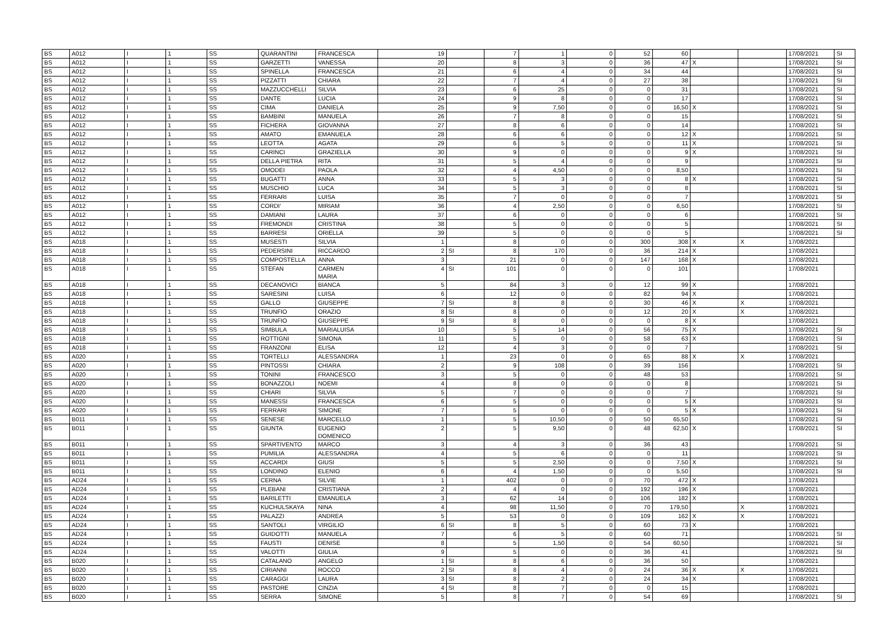| BS | A012 | I | 1 | SS | QUARANTINI | FRANCESCA | 19 | | 7 | 1 | 0 | 52 | 60 | | | 17/08/2021 | SI |
| BS | A012 | I | 1 | SS | GARZETTI | VANESSA | 20 | | 8 | 3 | 0 | 36 | 47 | X | | 17/08/2021 | SI |
| BS | A012 | I | 1 | SS | SPINELLA | FRANCESCA | 21 | | 6 | 4 | 0 | 34 | 44 | | | 17/08/2021 | SI |
| BS | A012 | I | 1 | SS | PIZZATTI | CHIARA | 22 | | 7 | 4 | 0 | 27 | 38 | | | 17/08/2021 | SI |
| BS | A012 | I | 1 | SS | MAZZUCCHELLI | SILVIA | 23 | | 6 | 25 | 0 | 0 | 31 | | | 17/08/2021 | SI |
| BS | A012 | I | 1 | SS | DANTE | LUCIA | 24 | | 9 | 8 | 0 | 0 | 17 | | | 17/08/2021 | SI |
| BS | A012 | I | 1 | SS | CIMA | DANIELA | 25 | | 9 | 7,50 | 0 | 0 | 16,50 | X | | 17/08/2021 | SI |
| BS | A012 | I | 1 | SS | BAMBINI | MANUELA | 26 | | 7 | 8 | 0 | 0 | 15 | | | 17/08/2021 | SI |
| BS | A012 | I | 1 | SS | FICHERA | GIOVANNA | 27 | | 8 | 6 | 0 | 0 | 14 | | | 17/08/2021 | SI |
| BS | A012 | I | 1 | SS | AMATO | EMANUELA | 28 | | 6 | 6 | 0 | 0 | 12 | X | | 17/08/2021 | SI |
| BS | A012 | I | 1 | SS | LEOTTA | AGATA | 29 | | 6 | 5 | 0 | 0 | 11 | X | | 17/08/2021 | SI |
| BS | A012 | I | 1 | SS | CARINCI | GRAZIELLA | 30 | | 9 | 0 | 0 | 0 | 9 | X | | 17/08/2021 | SI |
| BS | A012 | I | 1 | SS | DELLA PIETRA | RITA | 31 | | 5 | 4 | 0 | 0 | 9 | | | 17/08/2021 | SI |
| BS | A012 | I | 1 | SS | OMODEI | PAOLA | 32 | | 4 | 4,50 | 0 | 0 | 8,50 | | | 17/08/2021 | SI |
| BS | A012 | I | 1 | SS | BUGATTI | ANNA | 33 | | 5 | 3 | 0 | 0 | 8 | X | | 17/08/2021 | SI |
| BS | A012 | I | 1 | SS | MUSCHIO | LUCA | 34 | | 5 | 3 | 0 | 0 | 8 | | | 17/08/2021 | SI |
| BS | A012 | I | 1 | SS | FERRARI | LUISA | 35 | | 7 | 0 | 0 | 0 | 7 | | | 17/08/2021 | SI |
| BS | A012 | I | 1 | SS | CORDI' | MIRIAM | 36 | | 4 | 2,50 | 0 | 0 | 6,50 | | | 17/08/2021 | SI |
| BS | A012 | I | 1 | SS | DAMIANI | LAURA | 37 | | 6 | 0 | 0 | 0 | 6 | | | 17/08/2021 | SI |
| BS | A012 | I | 1 | SS | FREMONDI | CRISTINA | 38 | | 5 | 0 | 0 | 0 | 5 | | | 17/08/2021 | SI |
| BS | A012 | I | 1 | SS | BARRESI | ORIELLA | 39 | | 5 | 0 | 0 | 0 | 5 | | | 17/08/2021 | SI |
| BS | A018 | I | 1 | SS | MUSESTI | SILVIA | 1 | | 8 | 0 | 0 | 300 | 308 | X | X | 17/08/2021 | |
| BS | A018 | I | 1 | SS | PEDERSINI | RICCARDO | 2 | SI | 8 | 170 | 0 | 36 | 214 | X | | 17/08/2021 | |
| BS | A018 | I | 1 | SS | COMPOSTELLA | ANNA | 3 | | 21 | 0 | 0 | 147 | 168 | X | | 17/08/2021 | |
| BS | A018 | I | 1 | SS | STEFAN | CARMEN MARIA | 4 | SI | 101 | 0 | 0 | 0 | 101 | | | 17/08/2021 | |
| BS | A018 | I | 1 | SS | DECANOVICI | BIANCA | 5 | | 84 | 3 | 0 | 12 | 99 | X | | 17/08/2021 | |
| BS | A018 | I | 1 | SS | SARESINI | LUISA | 6 | | 12 | 0 | 0 | 82 | 94 | X | | 17/08/2021 | |
| BS | A018 | I | 1 | SS | GALLO | GIUSEPPE | 7 | SI | 8 | 8 | 0 | 30 | 46 | X | X | 17/08/2021 | |
| BS | A018 | I | 1 | SS | TRUNFIO | ORAZIO | 8 | SI | 8 | 0 | 0 | 12 | 20 | X | X | 17/08/2021 | |
| BS | A018 | I | 1 | SS | TRUNFIO | GIUSEPPE | 9 | SI | 8 | 0 | 0 | 0 | 8 | X | | 17/08/2021 | |
| BS | A018 | I | 1 | SS | SIMBULA | MARIALUISA | 10 | | 5 | 14 | 0 | 56 | 75 | X | | 17/08/2021 | SI |
| BS | A018 | I | 1 | SS | ROTTIGNI | SIMONA | 11 | | 5 | 0 | 0 | 58 | 63 | X | | 17/08/2021 | SI |
| BS | A018 | I | 1 | SS | FRANZONI | ELISA | 12 | | 4 | 3 | 0 | 0 | 7 | | | 17/08/2021 | SI |
| BS | A020 | I | 1 | SS | TORTELLI | ALESSANDRA | 1 | | 23 | 0 | 0 | 65 | 88 | X | X | 17/08/2021 | |
| BS | A020 | I | 1 | SS | PINTOSSI | CHIARA | 2 | | 9 | 108 | 0 | 39 | 156 | | | 17/08/2021 | SI |
| BS | A020 | I | 1 | SS | TONINI | FRANCESCO | 3 | | 5 | 0 | 0 | 48 | 53 | | | 17/08/2021 | SI |
| BS | A020 | I | 1 | SS | BONAZZOLI | NOEMI | 4 | | 8 | 0 | 0 | 0 | 8 | | | 17/08/2021 | SI |
| BS | A020 | I | 1 | SS | CHIARI | SILVIA | 5 | | 7 | 0 | 0 | 0 | 7 | | | 17/08/2021 | SI |
| BS | A020 | I | 1 | SS | MANESSI | FRANCESCA | 6 | | 5 | 0 | 0 | 0 | 5 | X | | 17/08/2021 | SI |
| BS | A020 | I | 1 | SS | FERRARI | SIMONE | 7 | | 5 | 0 | 0 | 0 | 5 | X | | 17/08/2021 | SI |
| BS | B011 | I | 1 | SS | SENESE | MARCELLO | 1 | | 5 | 10,50 | 0 | 50 | 65,50 | | | 17/08/2021 | SI |
| BS | B011 | I | 1 | SS | GIUNTA | EUGENIO DOMENICO | 2 | | 5 | 9,50 | 0 | 48 | 62,50 | X | | 17/08/2021 | SI |
| BS | B011 | I | 1 | SS | SPARTIVENTO | MARCO | 3 | | 4 | 3 | 0 | 36 | 43 | | | 17/08/2021 | SI |
| BS | B011 | I | 1 | SS | PUMILIA | ALESSANDRA | 4 | | 5 | 6 | 0 | 0 | 11 | | | 17/08/2021 | SI |
| BS | B011 | I | 1 | SS | ACCARDI | GIUSI | 5 | | 5 | 2,50 | 0 | 0 | 7,50 | X | | 17/08/2021 | SI |
| BS | B011 | I | 1 | SS | LONDINO | ELENIO | 6 | | 4 | 1,50 | 0 | 0 | 5,50 | | | 17/08/2021 | SI |
| BS | AD24 | I | 1 | SS | CERNA | SILVIE | 1 | | 402 | 0 | 0 | 70 | 472 | X | | 17/08/2021 | |
| BS | AD24 | I | 1 | SS | PLEBANI | CRISTIANA | 2 | | 4 | 0 | 0 | 192 | 196 | X | | 17/08/2021 | |
| BS | AD24 | I | 1 | SS | BARILETTI | EMANUELA | 3 | | 62 | 14 | 0 | 106 | 182 | X | | 17/08/2021 | |
| BS | AD24 | I | 1 | SS | KUCHULSKAYA | NINA | 4 | | 98 | 11,50 | 0 | 70 | 179,50 | | X | 17/08/2021 | |
| BS | AD24 | I | 1 | SS | PALAZZI | ANDREA | 5 | | 53 | 0 | 0 | 109 | 162 | X | X | 17/08/2021 | |
| BS | AD24 | I | 1 | SS | SANTOLI | VIRGILIO | 6 | SI | 8 | 5 | 0 | 60 | 73 | X | | 17/08/2021 | |
| BS | AD24 | I | 1 | SS | GUIDOTTI | MANUELA | 7 | | 6 | 5 | 0 | 60 | 71 | | | 17/08/2021 | SI |
| BS | AD24 | I | 1 | SS | FAUSTI | DENISE | 8 | | 5 | 1,50 | 0 | 54 | 60,50 | | | 17/08/2021 | SI |
| BS | AD24 | I | 1 | SS | VALOTTI | GIULIA | 9 | | 5 | 0 | 0 | 36 | 41 | | | 17/08/2021 | SI |
| BS | B020 | I | 1 | SS | CATALANO | ANGELO | 1 | SI | 8 | 6 | 0 | 36 | 50 | | | 17/08/2021 | |
| BS | B020 | I | 1 | SS | CIRIANNI | ROCCO | 2 | SI | 8 | 4 | 0 | 24 | 36 | X | X | 17/08/2021 | |
| BS | B020 | I | 1 | SS | CARAGGI | LAURA | 3 | SI | 8 | 2 | 0 | 24 | 34 | X | | 17/08/2021 | |
| BS | B020 | I | 1 | SS | PASTORE | CINZIA | 4 | SI | 8 | 7 | 0 | 0 | 15 | | | 17/08/2021 | |
| BS | B020 | I | 1 | SS | SERRA | SIMONE | 5 | | 8 | 7 | 0 | 54 | 69 | | | 17/08/2021 | SI |